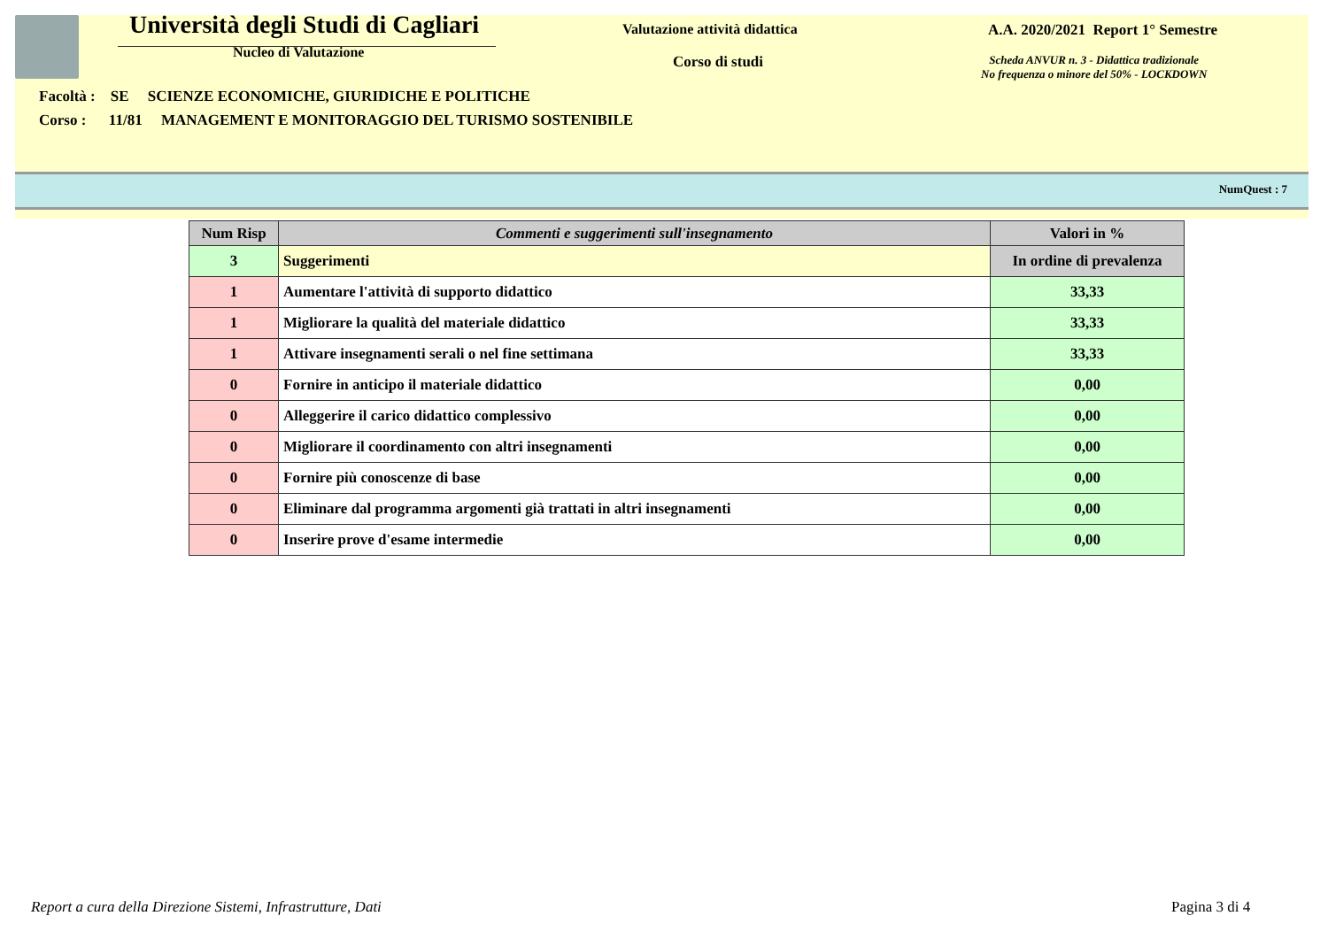Università degli Studi di Cagliari
Nucleo di Valutazione
Valutazione attività didattica
Corso di studi
A.A. 2020/2021 Report 1° Semestre
Scheda ANVUR n. 3 - Didattica tradizionale
No frequenza o minore del 50% - LOCKDOWN
Facoltà : SE SCIENZE ECONOMICHE, GIURIDICHE E POLITICHE
Corso : 11/81 MANAGEMENT E MONITORAGGIO DEL TURISMO SOSTENIBILE
NumQuest : 7
| Num Risp | Commenti e suggerimenti sull'insegnamento | Valori in % |
| --- | --- | --- |
| 3 | Suggerimenti | In ordine di prevalenza |
| 1 | Aumentare l'attività di supporto didattico | 33,33 |
| 1 | Migliorare la qualità del materiale didattico | 33,33 |
| 1 | Attivare insegnamenti serali o nel fine settimana | 33,33 |
| 0 | Fornire in anticipo il materiale didattico | 0,00 |
| 0 | Alleggerire il carico didattico complessivo | 0,00 |
| 0 | Migliorare il coordinamento con altri insegnamenti | 0,00 |
| 0 | Fornire più conoscenze di base | 0,00 |
| 0 | Eliminare dal programma argomenti già trattati in altri insegnamenti | 0,00 |
| 0 | Inserire prove d'esame intermedie | 0,00 |
Report a cura della Direzione Sistemi, Infrastrutture, Dati
Pagina 3 di 4